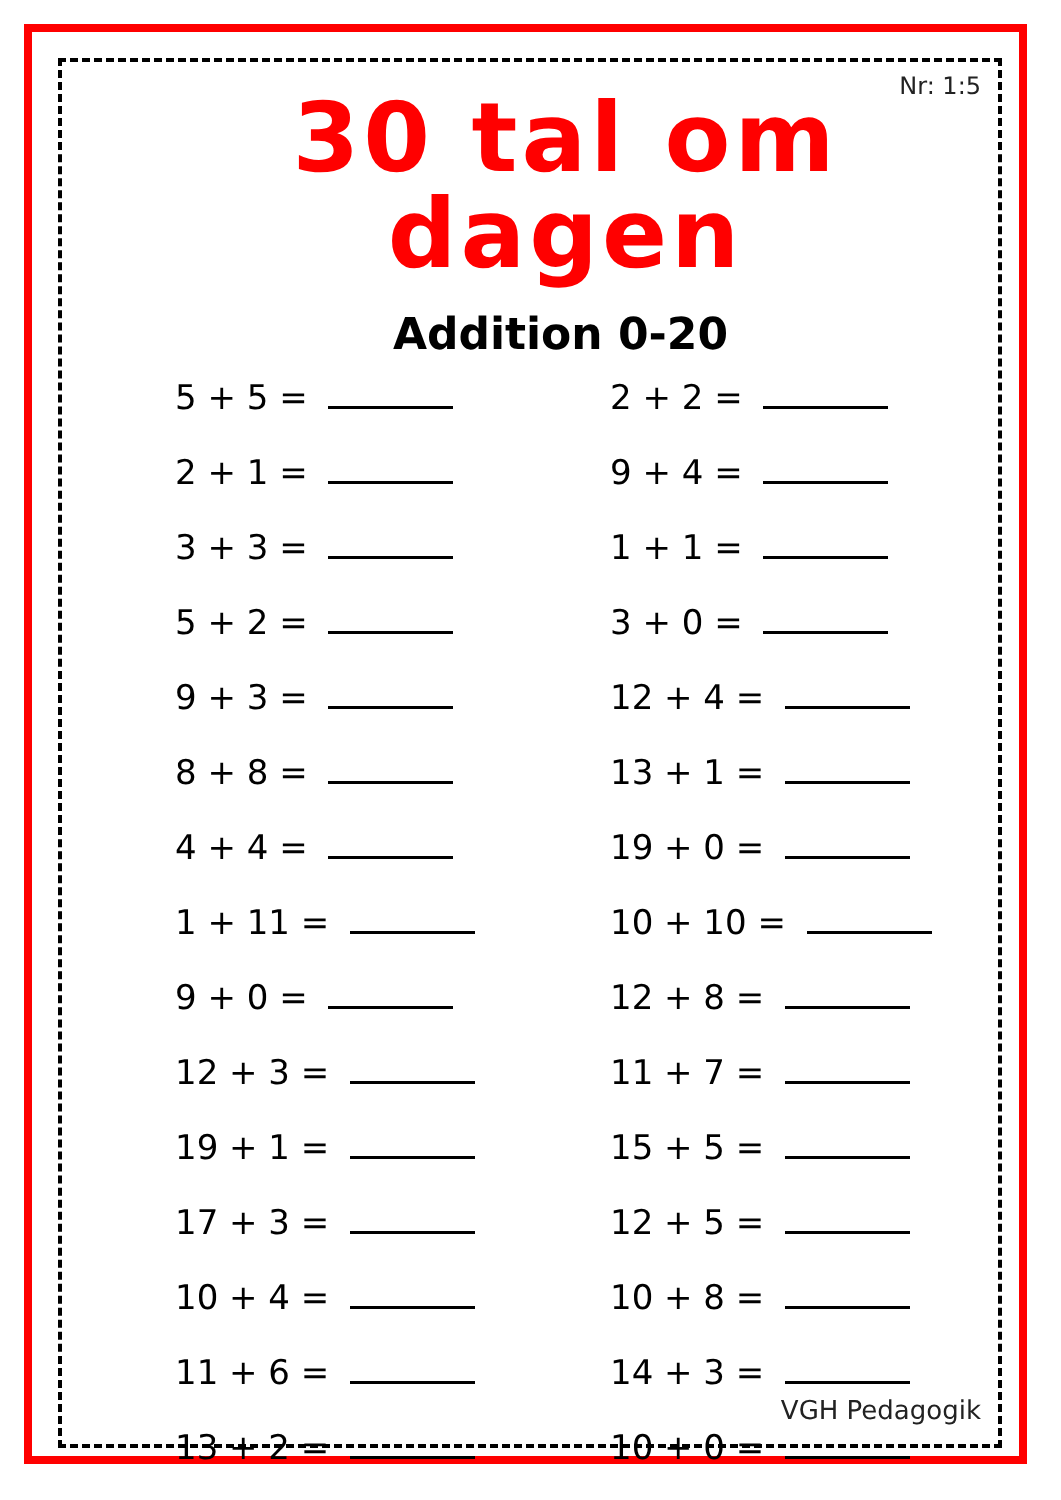Nr: 1:5
30 tal om dagen
Addition 0-20
5 + 5 =
2 + 2 =
2 + 1 =
9 + 4 =
3 + 3 =
1 + 1 =
5 + 2 =
3 + 0 =
9 + 3 =
12 + 4 =
8 + 8 =
13 + 1 =
4 + 4 =
19 + 0 =
1 + 11 =
10 + 10 =
9 + 0 =
12 + 8 =
12 + 3 =
11 + 7 =
19 + 1 =
15 + 5 =
17 + 3 =
12 + 5 =
10 + 4 =
10 + 8 =
11 + 6 =
14 + 3 =
13 + 2 =
10 + 0 =
VGH Pedagogik